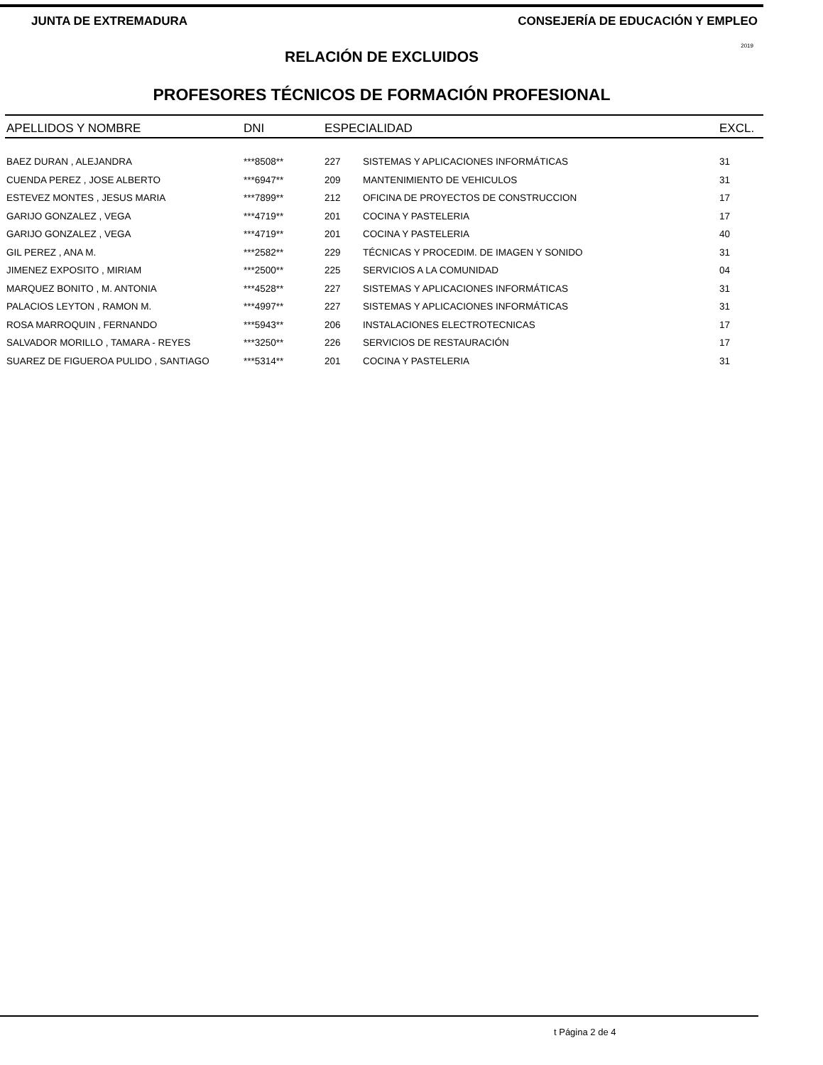JUNTA DE EXTREMADURA CONSEJERÍA DE EDUCACIÓN Y EMPLEO
RELACIÓN DE EXCLUIDOS
2019
PROFESORES TÉCNICOS DE FORMACIÓN PROFESIONAL
| APELLIDOS Y NOMBRE | DNI | ESPECIALIDAD | | EXCL. |
| --- | --- | --- | --- | --- |
| BAEZ DURAN , ALEJANDRA | ***8508** | 227 | SISTEMAS Y APLICACIONES INFORMÁTICAS | 31 |
| CUENDA PEREZ , JOSE ALBERTO | ***6947** | 209 | MANTENIMIENTO DE VEHICULOS | 31 |
| ESTEVEZ MONTES , JESUS MARIA | ***7899** | 212 | OFICINA DE PROYECTOS DE CONSTRUCCION | 17 |
| GARIJO GONZALEZ , VEGA | ***4719** | 201 | COCINA Y PASTELERIA | 17 |
| GARIJO GONZALEZ , VEGA | ***4719** | 201 | COCINA Y PASTELERIA | 40 |
| GIL PEREZ , ANA M. | ***2582** | 229 | TÉCNICAS Y PROCEDIM. DE IMAGEN Y SONIDO | 31 |
| JIMENEZ EXPOSITO , MIRIAM | ***2500** | 225 | SERVICIOS A LA COMUNIDAD | 04 |
| MARQUEZ BONITO , M. ANTONIA | ***4528** | 227 | SISTEMAS Y APLICACIONES INFORMÁTICAS | 31 |
| PALACIOS LEYTON , RAMON M. | ***4997** | 227 | SISTEMAS Y APLICACIONES INFORMÁTICAS | 31 |
| ROSA MARROQUIN , FERNANDO | ***5943** | 206 | INSTALACIONES ELECTROTECNICAS | 17 |
| SALVADOR MORILLO , TAMARA - REYES | ***3250** | 226 | SERVICIOS DE RESTAURACIÓN | 17 |
| SUAREZ DE FIGUEROA PULIDO , SANTIAGO | ***5314** | 201 | COCINA Y PASTELERIA | 31 |
t Página 2 de 4